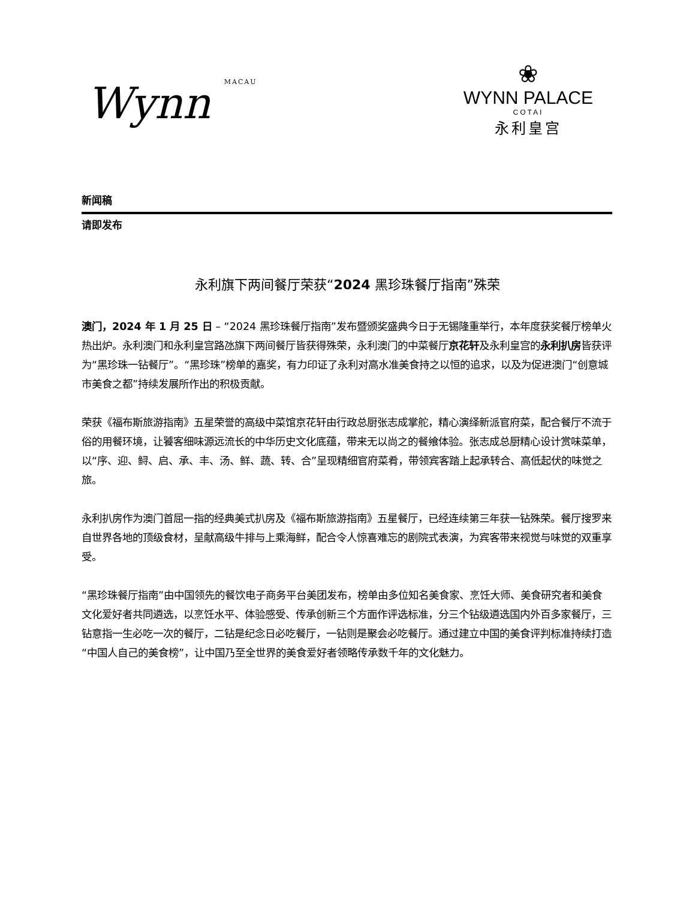Wynn MACAU
❀
WYNN PALACE
COTAI
永利皇宫
新闻稿
请即发布
永利旗下两间餐厅荣获“2024 黑珍珠餐厅指南”殊荣
澳门，2024 年 1 月 25 日 – “2024 黑珍珠餐厅指南”发布暨颁奖盛典今日于无锡隆重举行，本年度获奖餐厅榜单火热出炉。永利澳门和永利皇宫路氹旗下两间餐厅皆获得殊荣，永利澳门的中菜餐厅京花轩及永利皇宫的永利扒房皆获评为“黑珍珠一钻餐厅”。“黑珍珠”榜单的嘉奖，有力印证了永利对高水准美食持之以恒的追求，以及为促进澳门“创意城市美食之都”持续发展所作出的积极贡献。
荣获《福布斯旅游指南》五星荣誉的高级中菜馆京花轩由行政总厨张志成掌舵，精心演绎新派官府菜，配合餐厅不流于俗的用餐环境，让饕客细味源远流长的中华历史文化底蕴，带来无以尚之的餐飨体验。张志成总厨精心设计赏味菜单，以“序、迎、鲟、启、承、丰、汤、鲜、蔬、转、合”呈现精细官府菜肴，带领宾客踏上起承转合、高低起伏的味觉之旅。
永利扒房作为澳门首屈一指的经典美式扒房及《福布斯旅游指南》五星餐厅，已经连续第三年获一钻殊荣。餐厅搜罗来自世界各地的顶级食材，呈献高级牛排与上乘海鲜，配合令人惊喜难忘的剧院式表演，为宾客带来视觉与味觉的双重享受。
“黑珍珠餐厅指南”由中国领先的餐饮电子商务平台美团发布，榜单由多位知名美食家、烹饪大师、美食研究者和美食文化爱好者共同遴选，以烹饪水平、体验感受、传承创新三个方面作评选标准，分三个钻级遴选国内外百多家餐厅，三钻意指一生必吃一次的餐厅，二钻是纪念日必吃餐厅，一钻则是聚会必吃餐厅。通过建立中国的美食评判标准持续打造“中国人自己的美食榜”，让中国乃至全世界的美食爱好者领略传承数千年的文化魅力。